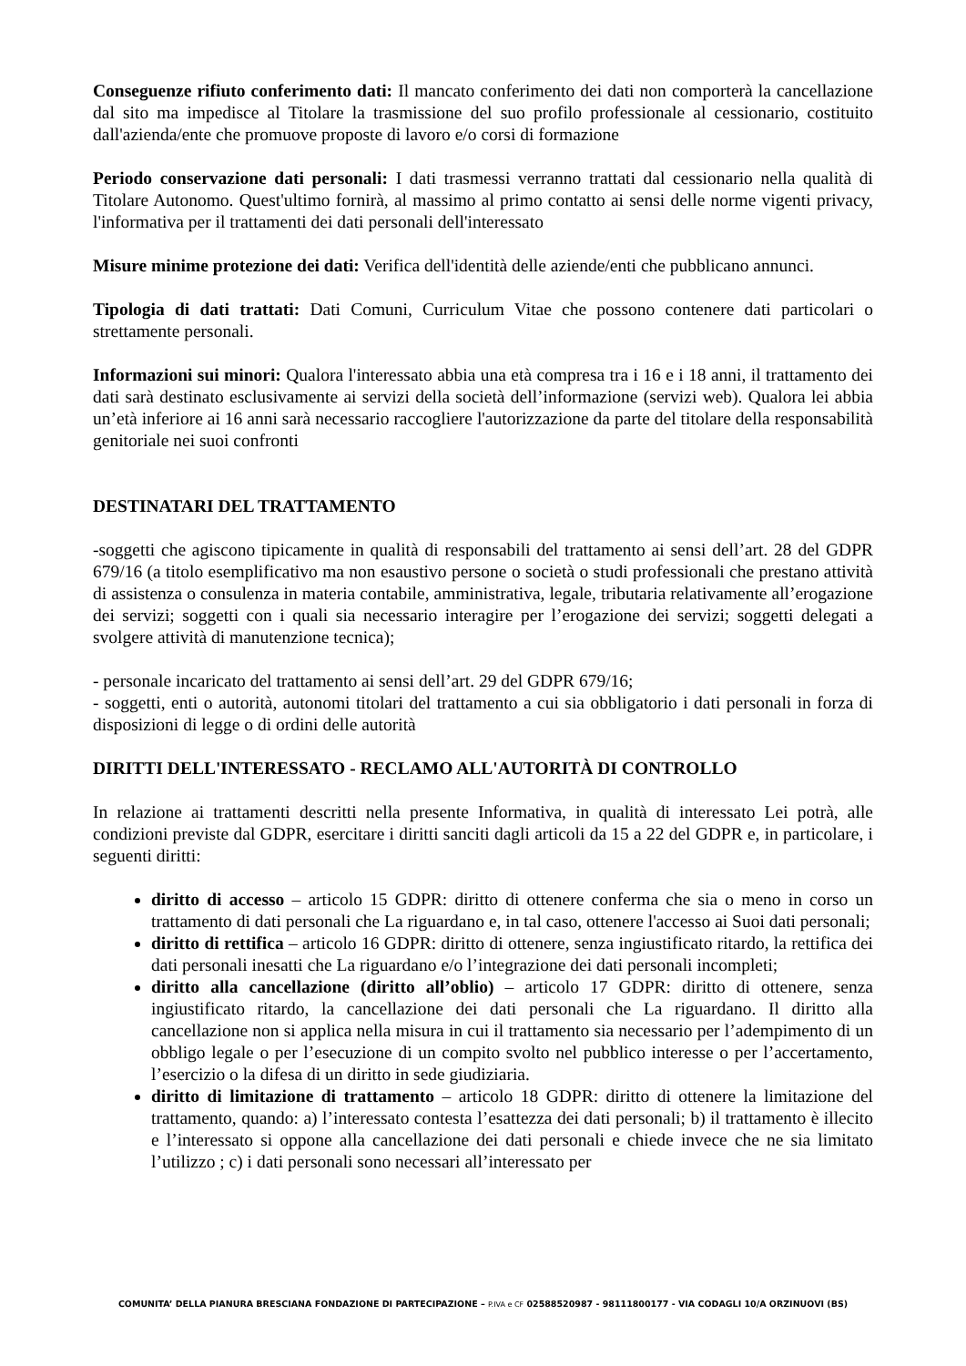Conseguenze rifiuto conferimento dati: Il mancato conferimento dei dati non comporterà la cancellazione dal sito ma impedisce al Titolare la trasmissione del suo profilo professionale al cessionario, costituito dall'azienda/ente che promuove proposte di lavoro e/o corsi di formazione
Periodo conservazione dati personali: I dati trasmessi verranno trattati dal cessionario nella qualità di Titolare Autonomo. Quest'ultimo fornirà, al massimo al primo contatto ai sensi delle norme vigenti privacy, l'informativa per il trattamenti dei dati personali dell'interessato
Misure minime protezione dei dati: Verifica dell'identità delle aziende/enti che pubblicano annunci.
Tipologia di dati trattati: Dati Comuni, Curriculum Vitae che possono contenere dati particolari o strettamente personali.
Informazioni sui minori: Qualora l'interessato abbia una età compresa tra i 16 e i 18 anni, il trattamento dei dati sarà destinato esclusivamente ai servizi della società dell’informazione (servizi web). Qualora lei abbia un’età inferiore ai 16 anni sarà necessario raccogliere l'autorizzazione da parte del titolare della responsabilità genitoriale nei suoi confronti
DESTINATARI DEL TRATTAMENTO
-soggetti che agiscono tipicamente in qualità di responsabili del trattamento ai sensi dell’art. 28 del GDPR 679/16 (a titolo esemplificativo ma non esaustivo persone o società o studi professionali che prestano attività di assistenza o consulenza in materia contabile, amministrativa, legale, tributaria relativamente all’erogazione dei servizi; soggetti con i quali sia necessario interagire per l’erogazione dei servizi; soggetti delegati a svolgere attività di manutenzione tecnica);
- personale incaricato del trattamento ai sensi dell’art. 29 del GDPR 679/16;
- soggetti, enti o autorità, autonomi titolari del trattamento a cui sia obbligatorio i dati personali in forza di disposizioni di legge o di ordini delle autorità
DIRITTI DELL'INTERESSATO - RECLAMO ALL'AUTORITÀ DI CONTROLLO
In relazione ai trattamenti descritti nella presente Informativa, in qualità di interessato Lei potrà, alle condizioni previste dal GDPR, esercitare i diritti sanciti dagli articoli da 15 a 22 del GDPR e, in particolare, i seguenti diritti:
diritto di accesso – articolo 15 GDPR: diritto di ottenere conferma che sia o meno in corso un trattamento di dati personali che La riguardano e, in tal caso, ottenere l'accesso ai Suoi dati personali;
diritto di rettifica – articolo 16 GDPR: diritto di ottenere, senza ingiustificato ritardo, la rettifica dei dati personali inesatti che La riguardano e/o l’integrazione dei dati personali incompleti;
diritto alla cancellazione (diritto all’oblio) – articolo 17 GDPR: diritto di ottenere, senza ingiustificato ritardo, la cancellazione dei dati personali che La riguardano. Il diritto alla cancellazione non si applica nella misura in cui il trattamento sia necessario per l’adempimento di un obbligo legale o per l’esecuzione di un compito svolto nel pubblico interesse o per l’accertamento, l’esercizio o la difesa di un diritto in sede giudiziaria.
diritto di limitazione di trattamento – articolo 18 GDPR: diritto di ottenere la limitazione del trattamento, quando: a) l’interessato contesta l’esattezza dei dati personali; b) il trattamento è illecito e l’interessato si oppone alla cancellazione dei dati personali e chiede invece che ne sia limitato l’utilizzo ; c) i dati personali sono necessari all’interessato per
COMUNITA’ DELLA PIANURA BRESCIANA FONDAZIONE DI PARTECIPAZIONE – P.IVA e CF 02588520987 - 98111800177 - VIA CODAGLI 10/A ORZINUOVI (BS)